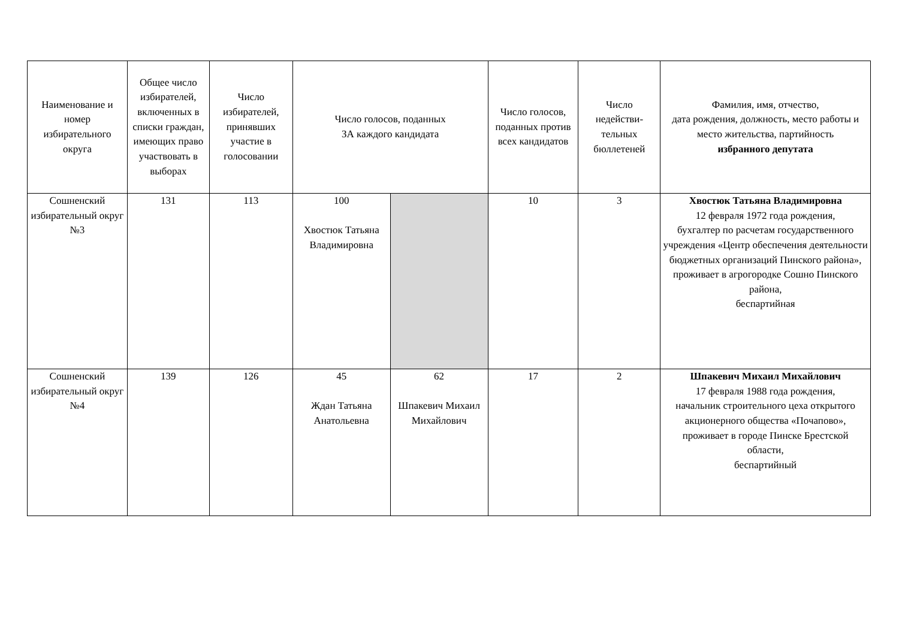| Наименование и номер избирательного округа | Общее число избирателей, включенных в списки граждан, имеющих право участвовать в выборах | Число избирателей, принявших участие в голосовании | Число голосов, поданных ЗА каждого кандидата | | Число голосов, поданных против всех кандидатов | Число недействи-тельных бюллетеней | Фамилия, имя, отчество, дата рождения, должность, место работы и место жительства, партийность избранного депутата |
| --- | --- | --- | --- | --- | --- | --- | --- |
| Сошненский избирательный округ №3 | 131 | 113 | 100 Хвостюк Татьяна Владимировна | | 10 | 3 | Хвостюк Татьяна Владимировна 12 февраля 1972 года рождения, бухгалтер по расчетам государственного учреждения «Центр обеспечения деятельности бюджетных организаций Пинского района», проживает в агрогородке Сошно Пинского района, беспартийная |
| Сошненский избирательный округ №4 | 139 | 126 | 45 Ждан Татьяна Анатольевна | 62 Шпакевич Михаил Михайлович | 17 | 2 | Шпакевич Михаил Михайлович 17 февраля 1988 года рождения, начальник строительного цеха открытого акционерного общества «Почапово», проживает в городе Пинске Брестской области, беспартийный |